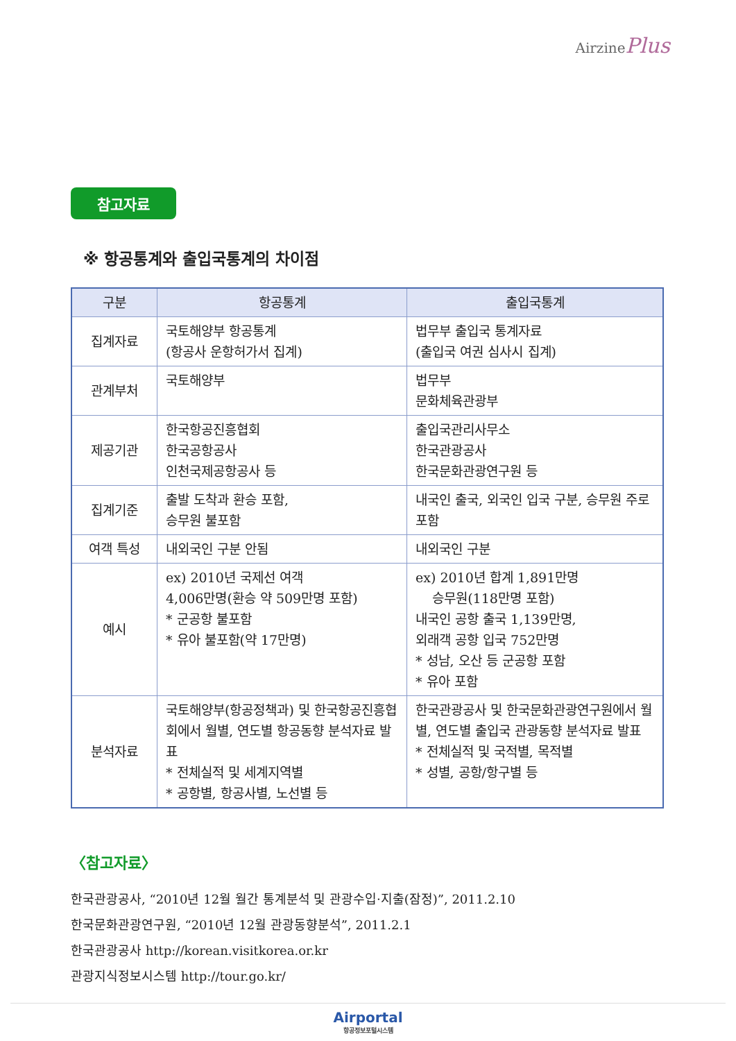AirzinePlus
참고자료
※ 항공통계와 출입국통계의 차이점
| 구분 | 항공통계 | 출입국통계 |
| --- | --- | --- |
| 집계자료 | 국토해양부 항공통계 (항공사 운항허가서 집계) | 법무부 출입국 통계자료 (출입국 여권 심사시 집계) |
| 관계부처 | 국토해양부 | 법무부 문화체육관광부 |
| 제공기관 | 한국항공진흥협회 한국공항공사 인천국제공항공사 등 | 출입국관리사무소 한국관광공사 한국문화관광연구원 등 |
| 집계기준 | 출발 도착과 환승 포함, 승무원 불포함 | 내국인 출국, 외국인 입국 구분, 승무원 주로 포함 |
| 여객 특성 | 내외국인 구분 안됨 | 내외국인 구분 |
| 예시 | ex) 2010년 국제선 여객 4,006만명(환승 약 509만명 포함) * 군공항 불포함 * 유아 불포함(약 17만명) | ex) 2010년 합계 1,891만명 승무원(118만명 포함) 내국인 공항 출국 1,139만명, 외래객 공항 입국 752만명 * 성남, 오산 등 군공항 포함 * 유아 포함 |
| 분석자료 | 국토해양부(항공정책과) 및 한국항공진흥협회에서 월별, 연도별 항공동향 분석자료 발표 * 전체실적 및 세계지역별 * 공항별, 항공사별, 노선별 등 | 한국관광공사 및 한국문화관광연구원에서 월별, 연도별 출입국 관광동향 분석자료 발표 * 전체실적 및 국적별, 목적별 * 성별, 공항/항구별 등 |
〈참고자료〉
한국관광공사, “2010년 12월 월간 통계분석 및 관광수입·지출(잠정)”, 2011.2.10
한국문화관광연구원, “2010년 12월 관광동향분석”, 2011.2.1
한국관광공사 http://korean.visitkorea.or.kr
관광지식정보시스템 http://tour.go.kr/
Airportal
항공정보포털시스템